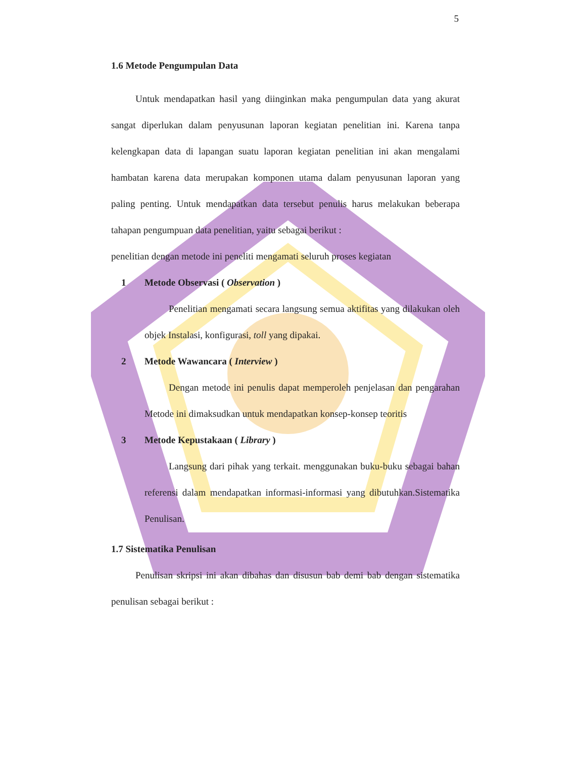5
1.6 Metode Pengumpulan Data
Untuk mendapatkan hasil yang diinginkan maka pengumpulan data yang akurat sangat diperlukan dalam penyusunan laporan kegiatan penelitian ini. Karena tanpa kelengkapan data di lapangan suatu laporan kegiatan penelitian ini akan mengalami hambatan karena data merupakan komponen utama dalam penyusunan laporan yang paling penting. Untuk mendapatkan data tersebut penulis harus melakukan beberapa tahapan pengumpuan data penelitian, yaitu sebagai berikut :
penelitian dengan metode ini peneliti mengamati seluruh proses kegiatan
1 Metode Observasi ( Observation )
Penelitian mengamati secara langsung semua aktifitas yang dilakukan oleh objek Instalasi, konfigurasi, toll yang dipakai.
2 Metode Wawancara ( Interview )
Dengan metode ini penulis dapat memperoleh penjelasan dan pengarahan Metode ini dimaksudkan untuk mendapatkan konsep-konsep teoritis
3 Metode Kepustakaan ( Library )
Langsung dari pihak yang terkait. menggunakan buku-buku sebagai bahan referensi dalam mendapatkan informasi-informasi yang dibutuhkan.Sistematika Penulisan.
1.7 Sistematika Penulisan
Penulisan skripsi ini akan dibahas dan disusun bab demi bab dengan sistematika penulisan sebagai berikut :